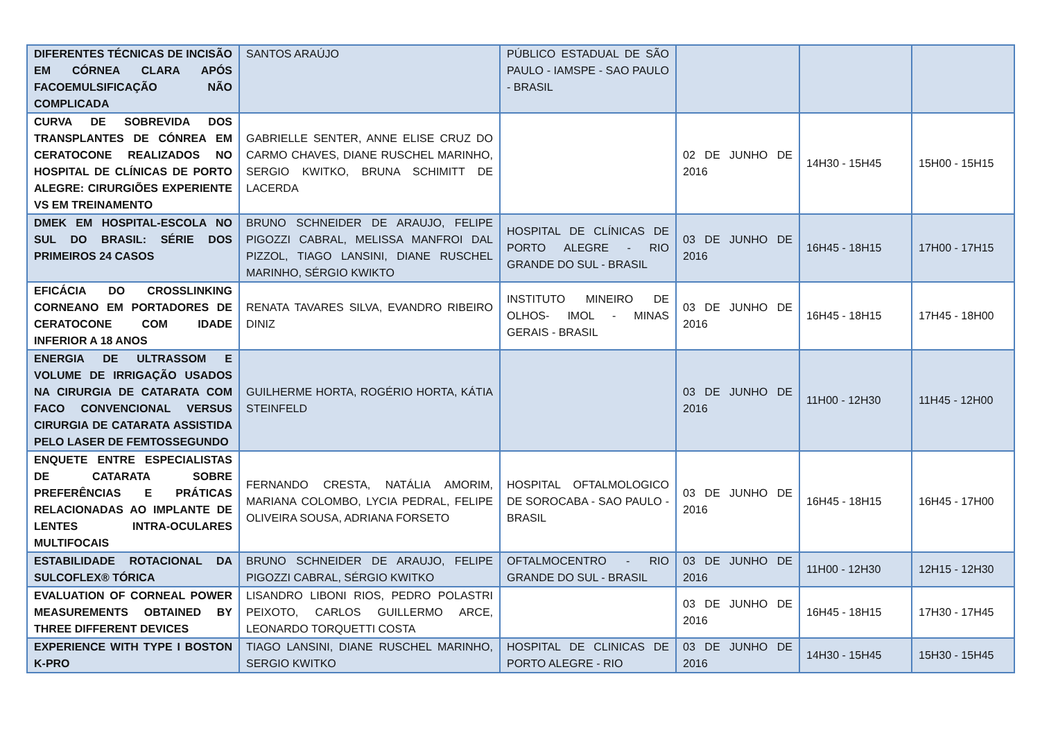| DIFERENTES TÉCNICAS DE INCISÃO EM CÓRNEA CLARA APÓS FACOEMULSIFICAÇÃO NÃO COMPLICADA | SANTOS ARAÚJO | PÚBLICO ESTADUAL DE SÃO PAULO - IAMSPE - SAO PAULO - BRASIL | | | |
| CURVA DE SOBREVIDA DOS TRANSPLANTES DE CÓNREA EM CERATOCONE REALIZADOS NO HOSPITAL DE CLÍNICAS DE PORTO ALEGRE: CIRURGIÕES EXPERIENTE VS EM TREINAMENTO | GABRIELLE SENTER, ANNE ELISE CRUZ DO CARMO CHAVES, DIANE RUSCHEL MARINHO, SERGIO KWITKO, BRUNA SCHIMITT DE LACERDA | | 02 DE JUNHO DE 2016 | 14H30 - 15H45 | 15H00 - 15H15 |
| DMEK EM HOSPITAL-ESCOLA NO SUL DO BRASIL: SÉRIE DOS PRIMEIROS 24 CASOS | BRUNO SCHNEIDER DE ARAUJO, FELIPE PIGOZZI CABRAL, MELISSA MANFROI DAL PIZZOL, TIAGO LANSINI, DIANE RUSCHEL MARINHO, SÉRGIO KWIKTO | HOSPITAL DE CLÍNICAS DE PORTO ALEGRE - RIO GRANDE DO SUL - BRASIL | 03 DE JUNHO DE 2016 | 16H45 - 18H15 | 17H00 - 17H15 |
| EFICÁCIA DO CROSSLINKING CORNEANO EM PORTADORES DE CERATOCONE COM IDADE INFERIOR A 18 ANOS | RENATA TAVARES SILVA, EVANDRO RIBEIRO DINIZ | INSTITUTO MINEIRO DE OLHOS- IMOL - MINAS GERAIS - BRASIL | 03 DE JUNHO DE 2016 | 16H45 - 18H15 | 17H45 - 18H00 |
| ENERGIA DE ULTRASSOM E VOLUME DE IRRIGAÇÃO USADOS NA CIRURGIA DE CATARATA COM FACO CONVENCIONAL VERSUS CIRURGIA DE CATARATA ASSISTIDA PELO LASER DE FEMTOSSEGUNDO | GUILHERME HORTA, ROGÉRIO HORTA, KÁTIA STEINFELD | | 03 DE JUNHO DE 2016 | 11H00 - 12H30 | 11H45 - 12H00 |
| ENQUETE ENTRE ESPECIALISTAS DE CATARATA SOBRE PREFERÊNCIAS E PRÁTICAS RELACIONADAS AO IMPLANTE DE LENTES INTRA-OCULARES MULTIFOCAIS | FERNANDO CRESTA, NATÁLIA AMORIM, MARIANA COLOMBO, LYCIA PEDRAL, FELIPE OLIVEIRA SOUSA, ADRIANA FORSETO | HOSPITAL OFTALMOLOGICO DE SOROCABA - SAO PAULO - BRASIL | 03 DE JUNHO DE 2016 | 16H45 - 18H15 | 16H45 - 17H00 |
| ESTABILIDADE ROTACIONAL DA SULCOFLEX® TÓRICA | BRUNO SCHNEIDER DE ARAUJO, FELIPE PIGOZZI CABRAL, SÉRGIO KWITKO | OFTALMOCENTRO - RIO GRANDE DO SUL - BRASIL | 03 DE JUNHO DE 2016 | 11H00 - 12H30 | 12H15 - 12H30 |
| EVALUATION OF CORNEAL POWER MEASUREMENTS OBTAINED BY THREE DIFFERENT DEVICES | LISANDRO LIBONI RIOS, PEDRO POLASTRI PEIXOTO, CARLOS GUILLERMO ARCE, LEONARDO TORQUETTI COSTA | | 03 DE JUNHO DE 2016 | 16H45 - 18H15 | 17H30 - 17H45 |
| EXPERIENCE WITH TYPE I BOSTON K-PRO | TIAGO LANSINI, DIANE RUSCHEL MARINHO, SERGIO KWITKO | HOSPITAL DE CLINICAS DE PORTO ALEGRE - RIO | 03 DE JUNHO DE 2016 | 14H30 - 15H45 | 15H30 - 15H45 |